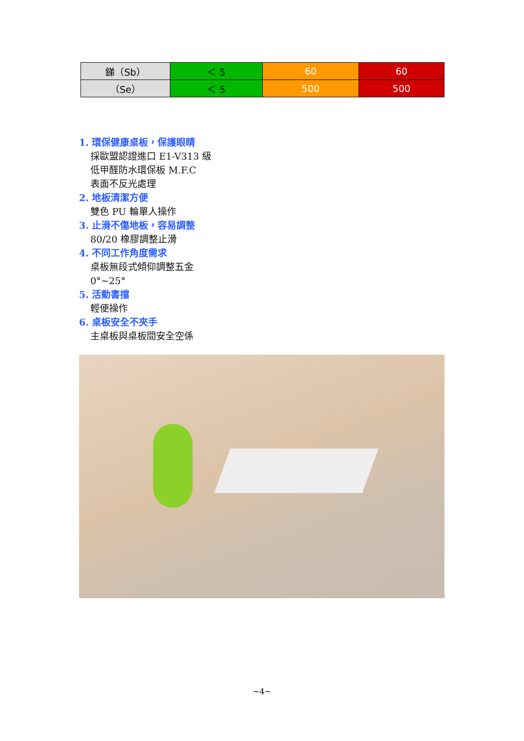| 銻（Sb） | ＜ 5 | 60 | 60 |
| （Se） | ＜ 5 | 500 | 500 |
1. 環保健康桌板，保護眼睛
採歐盟認證進口 E1-V313 級
低甲醛防水環保板 M.F.C
表面不反光處理
2. 地板清潔方便
雙色 PU 輪單人操作
3. 止滑不傷地板，容易調整
80/20 橡膠調整止滑
4. 不同工作角度需求
桌板無段式傾仰調整五金
0°~25°
5. 活動書擋
輕便操作
6. 桌板安全不夾手
主桌板與桌板間安全空係
~4~